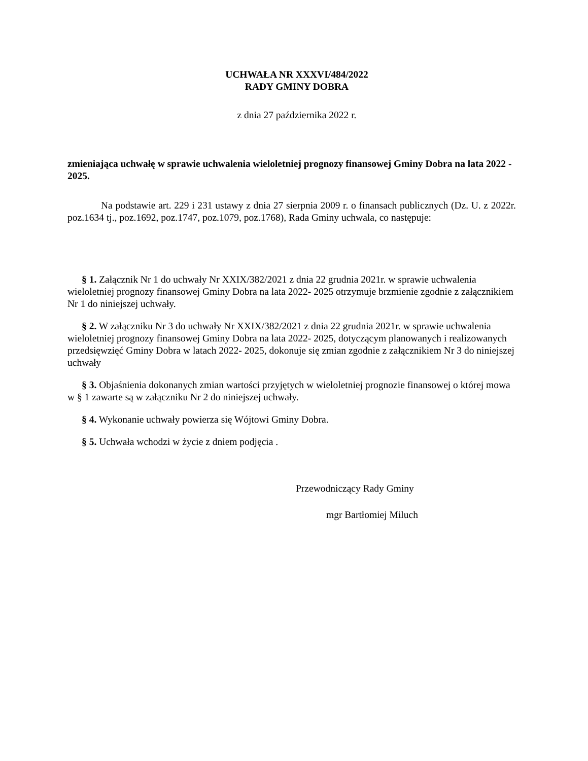UCHWAŁA NR XXXVI/484/2022
RADY GMINY DOBRA
z dnia 27 października 2022 r.
zmieniająca uchwałę w sprawie uchwalenia wieloletniej prognozy finansowej Gminy Dobra na lata 2022 - 2025.
Na podstawie art. 229 i 231 ustawy z dnia 27 sierpnia 2009 r. o finansach publicznych (Dz. U. z 2022r. poz.1634 tj., poz.1692, poz.1747, poz.1079, poz.1768), Rada Gminy uchwala, co następuje:
§ 1. Załącznik Nr 1 do uchwały Nr XXIX/382/2021 z dnia 22 grudnia 2021r. w sprawie uchwalenia wieloletniej prognozy finansowej Gminy Dobra na lata 2022- 2025 otrzymuje brzmienie zgodnie z załącznikiem Nr 1 do niniejszej uchwały.
§ 2. W załączniku Nr 3 do uchwały Nr XXIX/382/2021 z dnia 22 grudnia 2021r. w sprawie uchwalenia wieloletniej prognozy finansowej Gminy Dobra na lata 2022- 2025, dotyczącym planowanych i realizowanych przedsięwzięć Gminy Dobra w latach 2022- 2025, dokonuje się zmian zgodnie z załącznikiem Nr 3 do niniejszej uchwały
§ 3. Objaśnienia dokonanych zmian wartości przyjętych w wieloletniej prognozie finansowej o której mowa w § 1 zawarte są w załączniku Nr 2 do niniejszej uchwały.
§ 4. Wykonanie uchwały powierza się Wójtowi Gminy Dobra.
§ 5. Uchwała wchodzi w życie z dniem podjęcia .
Przewodniczący Rady Gminy
mgr Bartłomiej Miluch